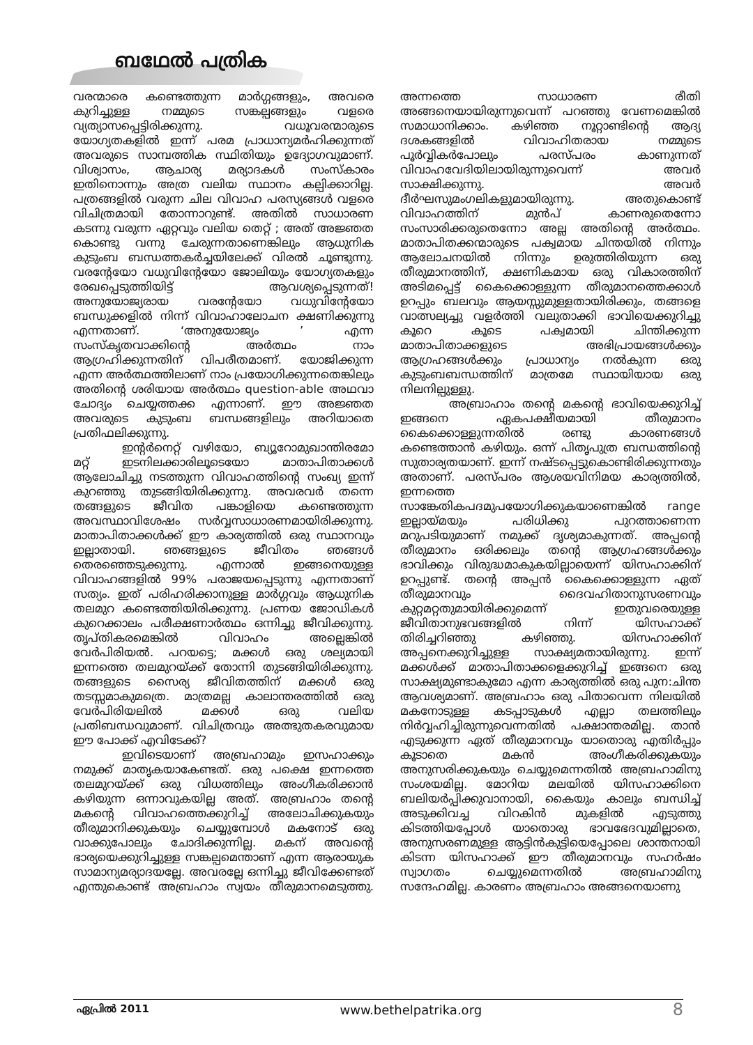ബഥേൽ പത്രിക
വരന്മാരെ കണ്ടെത്തുന്ന മാർഗ്ഗങ്ങളും, അവരെ കുറിച്ചുള്ള നമ്മുടെ സങ്കല്പങ്ങളും വളരെ വ്യത്യാസപ്പെട്ടിരിക്കുന്നു. വധൂവരന്മാരുടെ യോഗ്യതകളിൽ ഇന്ന് പരമ പ്രാധാന്യമർഹിക്കുന്നത് അവരുടെ സാമ്പത്തിക സ്ഥിതിയും ഉദ്യോഗവുമാണ്. വിശ്വാസം, ആചാര്യ മര്യാദകൾ സംസ്കാരം ഇതിനൊന്നും അത്ര വലിയ സ്ഥാനം കല്പിക്കാറില്ല. പത്രങ്ങളിൽ വരുന്ന ചില വിവാഹ പരസ്യങ്ങൾ വളരെ വിചിത്രമായി തോന്നാറുണ്ട്. അതിൽ സാധാരണ കടന്നു വരുന്ന ഏറ്റവും വലിയ തെറ്റ് ; അത് അജ്ഞത കൊണ്ടു വന്നു ചേരുന്നതാണെങ്കിലും ആധുനിക കുടുംബ ബന്ധത്തകർച്ചയിലേക്ക് വിരൽ ചൂണ്ടുന്നു. വരന്റേയോ വധുവിന്റേയോ ജോലിയും യോഗ്യതകളും രേഖപ്പെടുത്തിയിട്ട് ആവശ്യപ്പെടുന്നത്! അനുയോജ്യരായ വരന്റേയോ വധുവിന്റേയോ ബന്ധുക്കളിൽ നിന്ന് വിവാഹാലോചന ക്ഷണിക്കുന്നു എന്നതാണ്. ‘അനുയോജ്യം ’ എന്ന സംസ്കൃതവാക്കിന്റെ അർത്ഥം നാം ആഗ്രഹിക്കുന്നതിന് വിപരീതമാണ്. യോജിക്കുന്ന എന്ന അർത്ഥത്തിലാണ് നാം പ്രയോഗിക്കുന്നതെങ്കിലും അതിന്റെ ശരിയായ അർത്ഥം question-able അഥവാ ചോദ്യം ചെയ്യത്തക്ക എന്നാണ്. ഈ അജ്ഞത അവരുടെ കുടുംബ ബന്ധങ്ങളിലും അറിയാതെ പ്രതിഫലിക്കുന്നു.
ഇന്റർനെറ്റ് വഴിയോ, ബ്യൂറോമുഖാന്തിരമോ മറ്റ് ഇടനിലക്കാരിലൂടെയോ മാതാപിതാക്കൾ ആലോചിച്ചു നടത്തുന്ന വിവാഹത്തിന്റെ സംഖ്യ ഇന്ന് കുറഞ്ഞു തുടങ്ങിയിരിക്കുന്നു. അവരവർ തന്നെ തങ്ങളുടെ ജീവിത പങ്കാളിയെ കണ്ടെത്തുന്ന അവസ്ഥാവിശേഷം സർവ്വസാധാരണമായിരിക്കുന്നു. മാതാപിതാക്കൾക്ക് ഈ കാര്യത്തിൽ ഒരു സ്ഥാനവും ഇല്ലാതായി. ഞങ്ങളുടെ ജീവിതം ഞങ്ങൾ തെരഞ്ഞെടുക്കുന്നു. എന്നാൽ ഇങ്ങനെയുള്ള വിവാഹങ്ങളിൽ 99% പരാജയപ്പെടുന്നു എന്നതാണ് സത്യം. ഇത് പരിഹരിക്കാനുള്ള മാർഗ്ഗവും ആധുനിക തലമുറ കണ്ടെത്തിയിരിക്കുന്നു. പ്രണയ ജോഡികൾ കുറെക്കാലം പരീക്ഷണാർത്ഥം ഒന്നിച്ചു ജീവിക്കുന്നു. തൃപ്തികരമെങ്കിൽ വിവാഹം അല്ലെങ്കിൽ വേർപിരിയൽ. പറയട്ടെ; മക്കൾ ഒരു ശല്യമായി ഇന്നത്തെ തലമുറയ്ക്ക് തോന്നി തുടങ്ങിയിരിക്കുന്നു. തങ്ങളുടെ സൈര്യ ജീവിതത്തിന് മക്കൾ ഒരു തടസ്സമാകുമത്രെ. മാത്രമല്ല കാലാന്തരത്തിൽ ഒരു വേർപിരിയലിൽ മക്കൾ ഒരു വലിയ പ്രതിബന്ധവുമാണ്. വിചിത്രവും അത്ഭുതകരവുമായ ഈ പോക്ക് എവിടേക്ക്?
ഇവിടെയാണ് അബ്രഹാമും ഇസഹാക്കും നമുക്ക് മാതൃകയാകേണ്ടത്. ഒരു പക്ഷെ ഇന്നത്തെ തലമുറയ്ക്ക് ഒരു വിധത്തിലും അംഗീകരിക്കാൻ കഴിയുന്ന ഒന്നാവുകയില്ല അത്. അബ്രഹാം തന്റെ മകന്റെ വിവാഹത്തെക്കുറിച്ച് അലോചിക്കുകയും തീരുമാനിക്കുകയും ചെയ്യുമ്പോൾ മകനോട് ഒരു വാക്കുപോലും ചോദിക്കുന്നില്ല. മകന് അവന്റെ ഭാര്യയെക്കുറിച്ചുള്ള സങ്കല്പമെന്താണ് എന്ന ആരായുക സാമാന്യമര്യാദയല്ലേ. അവരല്ലേ ഒന്നിച്ചു ജീവിക്കേണ്ടത് എന്തുകൊണ്ട് അബ്രഹാം സ്വയം തീരുമാനമെടുത്തു. അന്നത്തെ സാധാരണ രീതി അങ്ങനെയായിരുന്നുവെന്ന് പറഞ്ഞു വേണമെങ്കിൽ സമാധാനിക്കാം. കഴിഞ്ഞ നൂറ്റാണ്ടിന്റെ ആദ്യ ദശകങ്ങളിൽ വിവാഹിതരായ നമ്മുടെ പൂർവ്വികർപോലും പരസ്പരം കാണുന്നത് വിവാഹവേദിയിലായിരുന്നുവെന്ന് അവർ സാക്ഷിക്കുന്നു. അവർ ദീർഘസുമംഗലികളുമായിരുന്നു. അതുകൊണ്ട് വിവാഹത്തിന് മുൻപ് കാണരുതെന്നോ സംസാരിക്കരുതെന്നോ അല്ല അതിന്റെ അർത്ഥം. മാതാപിതക്കന്മാരുടെ പക്വമായ ചിന്തയിൽ നിന്നും ആലോചനയിൽ നിന്നും ഉരുത്തിരിയുന്ന ഒരു തീരുമാനത്തിന്, ക്ഷണികമായ ഒരു വികാരത്തിന് അടിമപ്പെട്ട് കൈക്കൊള്ളുന്ന തീരുമാനത്തെക്കാൾ ഉറപ്പും ബലവും ആയസ്സുമുള്ളതായിരിക്കും, തങ്ങളെ വാത്സല്യച്ചു വളർത്തി വലുതാക്കി ഭാവിയെക്കുറിച്ചു കൂറെ കൂടെ പക്വമായി ചിന്തിക്കുന്ന മാതാപിതാക്കളുടെ അഭിപ്രായങ്ങൾക്കും ആഗ്രഹങ്ങൾക്കും പ്രാധാന്യം നൽകുന്ന ഒരു കുടുംബബന്ധത്തിന് മാത്രമേ സ്ഥായിയായ ഒരു നിലനില്പുള്ളു.
അബ്രാഹാം തന്റെ മകന്റെ ഭാവിയെക്കുറിച്ച് ഇങ്ങനെ ഏകപക്ഷീയമായി തീരുമാനം കൈക്കൊള്ളുന്നതിൽ രണ്ടു കാരണങ്ങൾ കണ്ടെത്താൻ കഴിയും. ഒന്ന് പിതൃപുത്ര ബന്ധത്തിന്റെ സുതാര്യതയാണ്. ഇന്ന് നഷ്ടപ്പെട്ടുകൊണ്ടിരിക്കുന്നതും അതാണ്. പരസ്പരം ആശയവിനിമയ കാര്യത്തിൽ, ഇന്നത്തെ സാങ്കേതികപദമുപയോഗിക്കുകയാണെങ്കിൽ range ഇല്ലായ്മയും പരിധിക്കു പുറത്താണെന്ന മറുപടിയുമാണ് നമുക്ക് ദൃശ്യമാകുന്നത്. അപ്പന്റെ തീരുമാനം ഒരിക്കലും തന്റെ ആഗ്രഹങ്ങൾക്കും ഭാവിക്കും വിരുദ്ധമാകുകയില്ലായെന്ന് യിസഹാക്കിന് ഉറപ്പുണ്ട്. തന്റെ അപ്പൻ കൈക്കൊള്ളുന്ന ഏത് തീരുമാനവും ദൈവഹിതാനുസരണവും കുറ്റമറ്റതുമായിരിക്കുമെന്ന് ഇതുവരെയുള്ള ജീവിതാനുഭവങ്ങളിൽ നിന്ന് യിസഹാക്ക് തിരിച്ചറിഞ്ഞു കഴിഞ്ഞു. യിസഹാക്കിന് അപ്പനെക്കുറിച്ചുള്ള സാക്ഷ്യമതായിരുന്നു. ഇന്ന് മക്കൾക്ക് മാതാപിതാക്കളെക്കുറിച്ച് ഇങ്ങനെ ഒരു സാക്ഷ്യമുണ്ടാകുമോ എന്ന കാര്യത്തിൽ ഒരു പുന:ചിന്ത ആവശ്യമാണ്. അബ്രഹാം ഒരു പിതാവെന്ന നിലയിൽ മകനോടുള്ള കടപ്പാടുകൾ എല്ലാ തലത്തിലും നിർവ്വഹിച്ചിരുന്നുവെന്നതിൽ പക്ഷാന്തരമില്ല. താൻ എടുക്കുന്ന ഏത് തീരുമാനവും യാതൊരു എതിർപ്പും കൂടാതെ മകൻ അംഗീകരിക്കുകയും അനുസരിക്കുകയും ചെയ്യുമെന്നതിൽ അബ്രഹാമിനു സംശയമില്ല. മോറിയ മലയിൽ യിസഹാക്കിനെ ബലിയർപ്പിക്കുവാനായി, കൈയും കാലും ബന്ധിച്ച് അടുക്കിവച്ച വിറകിൻ മുകളിൽ എടുത്തു കിടത്തിയപ്പോൾ യാതൊരു ഭാവഭേദവുമില്ലാതെ, അനുസരണമുള്ള ആട്ടിൻകുട്ടിയെപ്പോലെ ശാന്തനായി കിടന്ന യിസഹാക്ക് ഈ തീരുമാനവും സഹർഷം സ്വാഗതം ചെയ്യുമെന്നതിൽ അബ്രഹാമിനു സന്ദേഹമില്ല. കാരണം അബ്രഹാം അങ്ങനെയാണു
ഏപ്രിൽ 2011 www.bethelpatrika.org 8